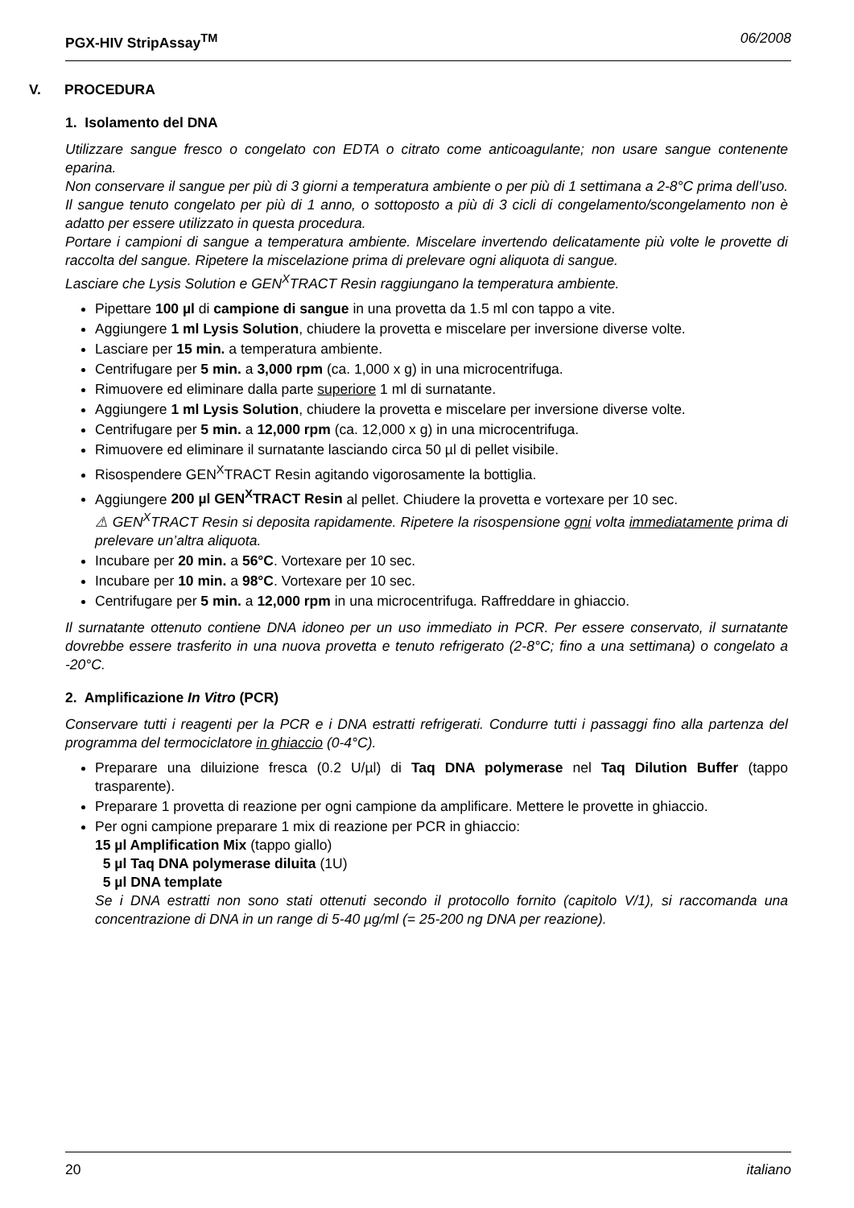PGX-HIV StripAssay<sup>TM</sup> 06/2008
V. PROCEDURA
1. Isolamento del DNA
Utilizzare sangue fresco o congelato con EDTA o citrato come anticoagulante; non usare sangue contenente eparina.
Non conservare il sangue per più di 3 giorni a temperatura ambiente o per più di 1 settimana a 2-8°C prima dell’uso. Il sangue tenuto congelato per più di 1 anno, o sottoposto a più di 3 cicli di congelamento/scongelamento non è adatto per essere utilizzato in questa procedura.
Portare i campioni di sangue a temperatura ambiente. Miscelare invertendo delicatamente più volte le provette di raccolta del sangue. Ripetere la miscelazione prima di prelevare ogni aliquota di sangue.
Lasciare che Lysis Solution e GEN<sup>X</sup>TRACT Resin raggiungano la temperatura ambiente.
Pipettare 100 µl di campione di sangue in una provetta da 1.5 ml con tappo a vite.
Aggiungere 1 ml Lysis Solution, chiudere la provetta e miscelare per inversione diverse volte.
Lasciare per 15 min. a temperatura ambiente.
Centrifugare per 5 min. a 3,000 rpm (ca. 1,000 x g) in una microcentrifuga.
Rimuovere ed eliminare dalla parte superiore 1 ml di surnatante.
Aggiungere 1 ml Lysis Solution, chiudere la provetta e miscelare per inversione diverse volte.
Centrifugare per 5 min. a 12,000 rpm (ca. 12,000 x g) in una microcentrifuga.
Rimuovere ed eliminare il surnatante lasciando circa 50 µl di pellet visibile.
Risospendere GEN<sup>X</sup>TRACT Resin agitando vigorosamente la bottiglia.
Aggiungere 200 µl GEN<sup>X</sup>TRACT Resin al pellet. Chiudere la provetta e vortexare per 10 sec.
⚠ GEN<sup>X</sup>TRACT Resin si deposita rapidamente. Ripetere la risospensione ogni volta immediatamente prima di prelevare un’altra aliquota.
Incubare per 20 min. a 56°C. Vortexare per 10 sec.
Incubare per 10 min. a 98°C. Vortexare per 10 sec.
Centrifugare per 5 min. a 12,000 rpm in una microcentrifuga. Raffreddare in ghiaccio.
Il surnatante ottenuto contiene DNA idoneo per un uso immediato in PCR. Per essere conservato, il surnatante dovrebbe essere trasferito in una nuova provetta e tenuto refrigerato (2-8°C; fino a una settimana) o congelato a -20°C.
2. Amplificazione In Vitro (PCR)
Conservare tutti i reagenti per la PCR e i DNA estratti refrigerati. Condurre tutti i passaggi fino alla partenza del programma del termociclatore in ghiaccio (0-4°C).
Preparare una diluizione fresca (0.2 U/µl) di Taq DNA polymerase nel Taq Dilution Buffer (tappo trasparente).
Preparare 1 provetta di reazione per ogni campione da amplificare. Mettere le provette in ghiaccio.
Per ogni campione preparare 1 mix di reazione per PCR in ghiaccio:
15 µl Amplification Mix (tappo giallo)
5 µl Taq DNA polymerase diluita (1U)
5 µl DNA template
Se i DNA estratti non sono stati ottenuti secondo il protocollo fornito (capitolo V/1), si raccomanda una concentrazione di DNA in un range di 5-40 µg/ml (= 25-200 ng DNA per reazione).
20 italiano